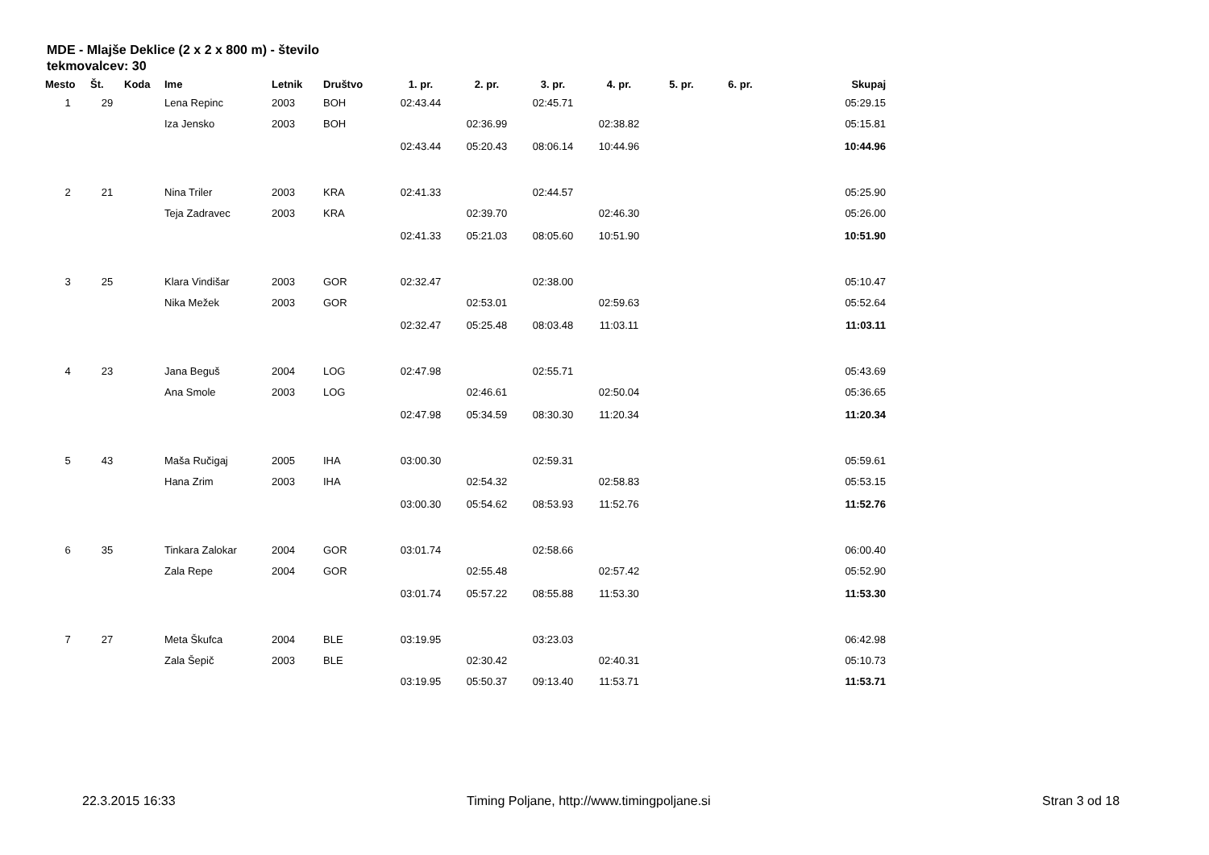MDE - Mlajše Deklice (2 x 2 x 800 m) - število tekmovalcev: 30
| Mesto | Št. | Koda | Ime | Letnik | Društvo | 1. pr. | 2. pr. | 3. pr. | 4. pr. | 5. pr. | 6. pr. | Skupaj |
| --- | --- | --- | --- | --- | --- | --- | --- | --- | --- | --- | --- | --- |
| 1 | 29 | | Lena Repinc | 2003 | BOH | 02:43.44 | | 02:45.71 | | | | 05:29.15 |
| | | | Iza Jensko | 2003 | BOH | | 02:36.99 | | 02:38.82 | | | 05:15.81 |
| | | | | | | 02:43.44 | 05:20.43 | 08:06.14 | 10:44.96 | | | 10:44.96 |
| 2 | 21 | | Nina Triler | 2003 | KRA | 02:41.33 | | 02:44.57 | | | | 05:25.90 |
| | | | Teja Zadravec | 2003 | KRA | | 02:39.70 | | 02:46.30 | | | 05:26.00 |
| | | | | | | 02:41.33 | 05:21.03 | 08:05.60 | 10:51.90 | | | 10:51.90 |
| 3 | 25 | | Klara Vindišar | 2003 | GOR | 02:32.47 | | 02:38.00 | | | | 05:10.47 |
| | | | Nika Mežek | 2003 | GOR | | 02:53.01 | | 02:59.63 | | | 05:52.64 |
| | | | | | | 02:32.47 | 05:25.48 | 08:03.48 | 11:03.11 | | | 11:03.11 |
| 4 | 23 | | Jana Beguš | 2004 | LOG | 02:47.98 | | 02:55.71 | | | | 05:43.69 |
| | | | Ana Smole | 2003 | LOG | | 02:46.61 | | 02:50.04 | | | 05:36.65 |
| | | | | | | 02:47.98 | 05:34.59 | 08:30.30 | 11:20.34 | | | 11:20.34 |
| 5 | 43 | | Maša Ručigaj | 2005 | IHA | 03:00.30 | | 02:59.31 | | | | 05:59.61 |
| | | | Hana Zrim | 2003 | IHA | | 02:54.32 | | 02:58.83 | | | 05:53.15 |
| | | | | | | 03:00.30 | 05:54.62 | 08:53.93 | 11:52.76 | | | 11:52.76 |
| 6 | 35 | | Tinkara Zalokar | 2004 | GOR | 03:01.74 | | 02:58.66 | | | | 06:00.40 |
| | | | Zala Repe | 2004 | GOR | | 02:55.48 | | 02:57.42 | | | 05:52.90 |
| | | | | | | 03:01.74 | 05:57.22 | 08:55.88 | 11:53.30 | | | 11:53.30 |
| 7 | 27 | | Meta Škufca | 2004 | BLE | 03:19.95 | | 03:23.03 | | | | 06:42.98 |
| | | | Zala Šepič | 2003 | BLE | | 02:30.42 | | 02:40.31 | | | 05:10.73 |
| | | | | | | 03:19.95 | 05:50.37 | 09:13.40 | 11:53.71 | | | 11:53.71 |
22.3.2015 16:33 Timing Poljane, http://www.timingpoljane.si Stran 3 od 18